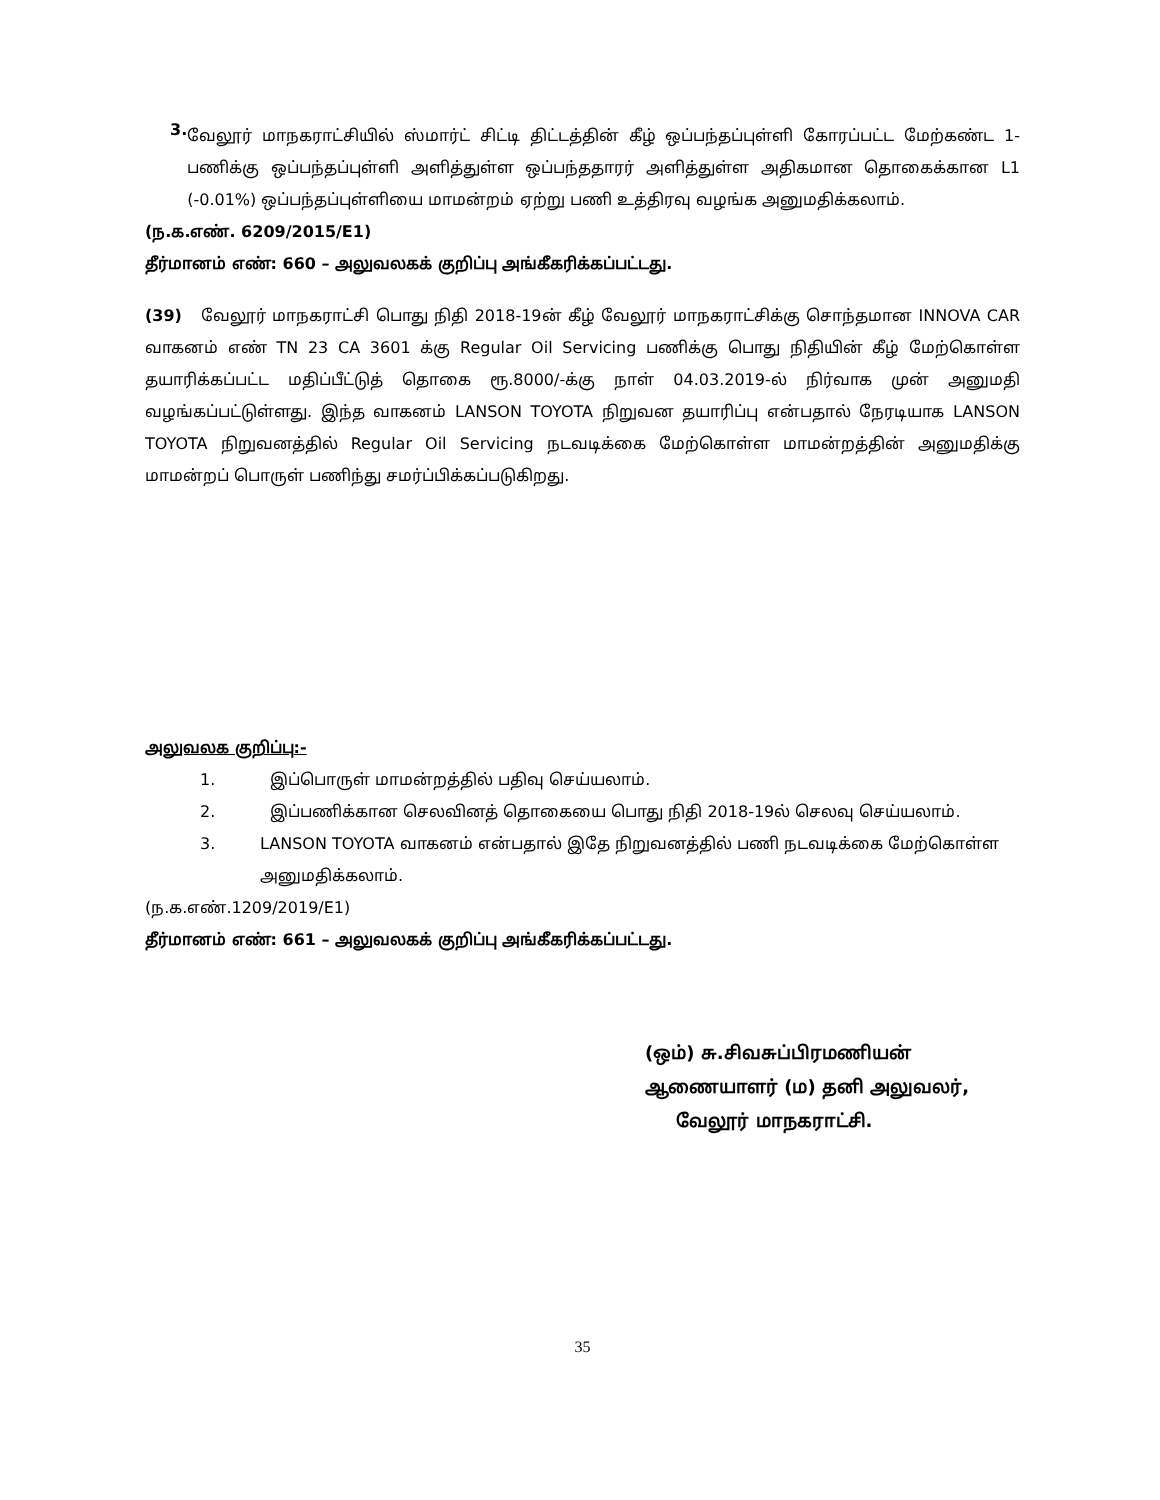3.
வேலூர் மாநகராட்சியில் ஸ்மார்ட் சிட்டி திட்டத்தின் கீழ் ஒப்பந்தப்புள்ளி கோரப்பட்ட மேற்கண்ட 1-பணிக்கு ஒப்பந்தப்புள்ளி அளித்துள்ள ஒப்பந்ததாரர் அளித்துள்ள அதிகமான தொகைக்கான L1 (-0.01%) ஒப்பந்தப்புள்ளியை மாமன்றம் ஏற்று பணி உத்திரவு வழங்க அனுமதிக்கலாம்.
(ந.க.எண். 6209/2015/E1)
தீர்மானம் எண்: 660 – அலுவலகக் குறிப்பு அங்கீகரிக்கப்பட்டது.
(39) வேலூர் மாநகராட்சி பொது நிதி 2018-19ன் கீழ் வேலூர் மாநகராட்சிக்கு சொந்தமான INNOVA CAR வாகனம் எண் TN 23 CA 3601 க்கு Regular Oil Servicing பணிக்கு பொது நிதியின் கீழ் மேற்கொள்ள தயாரிக்கப்பட்ட மதிப்பீட்டுத் தொகை ரூ.8000/-க்கு நாள் 04.03.2019-ல் நிர்வாக முன் அனுமதி வழங்கப்பட்டுள்ளது. இந்த வாகனம் LANSON TOYOTA நிறுவன தயாரிப்பு என்பதால் நேரடியாக LANSON TOYOTA நிறுவனத்தில் Regular Oil Servicing நடவடிக்கை மேற்கொள்ள மாமன்றத்தின் அனுமதிக்கு மாமன்றப் பொருள் பணிந்து சமர்ப்பிக்கப்படுகிறது.
அலுவலக குறிப்பு:-
1. இப்பொருள் மாமன்றத்தில் பதிவு செய்யலாம்.
2. இப்பணிக்கான செலவினத் தொகையை பொது நிதி 2018-19ல் செலவு செய்யலாம்.
3. LANSON TOYOTA வாகனம் என்பதால் இதே நிறுவனத்தில் பணி நடவடிக்கை மேற்கொள்ள அனுமதிக்கலாம்.
(ந.க.எண்.1209/2019/E1)
தீர்மானம் எண்: 661 – அலுவலகக் குறிப்பு அங்கீகரிக்கப்பட்டது.
(ஒம்) சு.சிவசுப்பிரமணியன்
ஆணையாளர் (ம) தனி அலுவலர்,
வேலூர் மாநகராட்சி.
35